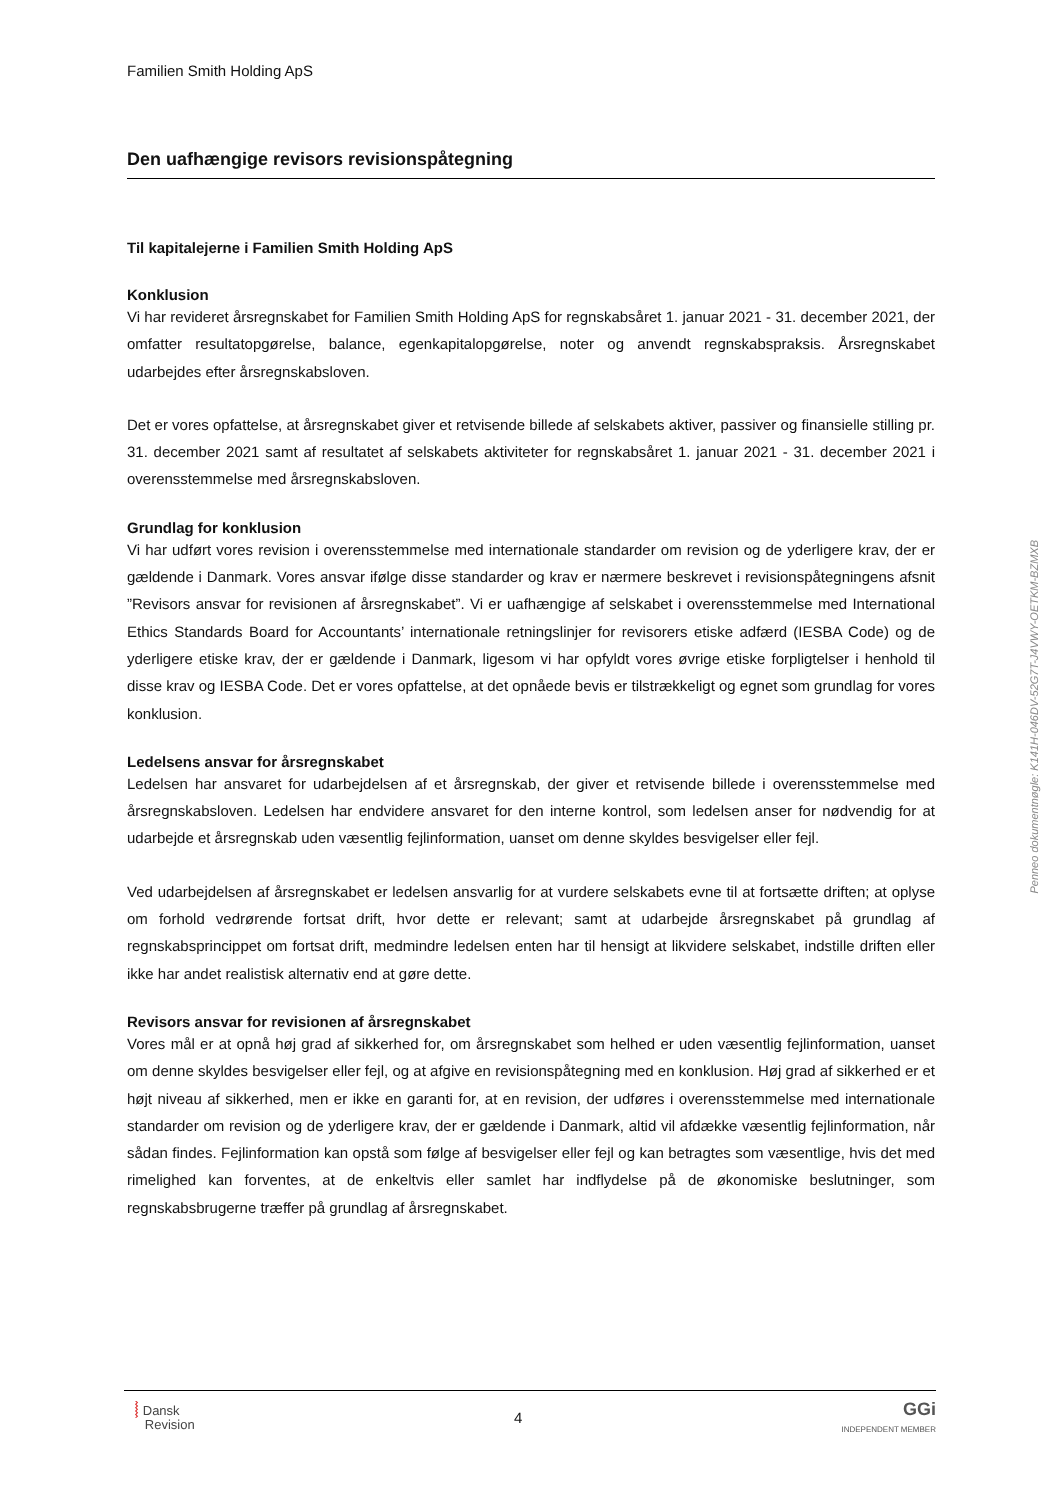Familien Smith Holding ApS
Den uafhængige revisors revisionspåtegning
Til kapitalejerne i Familien Smith Holding ApS
Konklusion
Vi har revideret årsregnskabet for Familien Smith Holding ApS for regnskabsåret 1. januar 2021 - 31. december 2021, der omfatter resultatopgørelse, balance, egenkapitalopgørelse, noter og anvendt regnskabspraksis. Årsregnskabet udarbejdes efter årsregnskabsloven.
Det er vores opfattelse, at årsregnskabet giver et retvisende billede af selskabets aktiver, passiver og finansielle stilling pr. 31. december 2021 samt af resultatet af selskabets aktiviteter for regnskabsåret 1. januar 2021 - 31. december 2021 i overensstemmelse med årsregnskabsloven.
Grundlag for konklusion
Vi har udført vores revision i overensstemmelse med internationale standarder om revision og de yderligere krav, der er gældende i Danmark. Vores ansvar ifølge disse standarder og krav er nærmere beskrevet i revisionspåtegningens afsnit ”Revisors ansvar for revisionen af årsregnskabet”. Vi er uafhængige af selskabet i overensstemmelse med International Ethics Standards Board for Accountants’ internationale retningslinjer for revisorers etiske adfærd (IESBA Code) og de yderligere etiske krav, der er gældende i Danmark, ligesom vi har opfyldt vores øvrige etiske forpligtelser i henhold til disse krav og IESBA Code. Det er vores opfattelse, at det opnåede bevis er tilstrækkeligt og egnet som grundlag for vores konklusion.
Ledelsens ansvar for årsregnskabet
Ledelsen har ansvaret for udarbejdelsen af et årsregnskab, der giver et retvisende billede i overensstemmelse med årsregnskabsloven. Ledelsen har endvidere ansvaret for den interne kontrol, som ledelsen anser for nødvendig for at udarbejde et årsregnskab uden væsentlig fejlinformation, uanset om denne skyldes besvigelser eller fejl.
Ved udarbejdelsen af årsregnskabet er ledelsen ansvarlig for at vurdere selskabets evne til at fortsætte driften; at oplyse om forhold vedrørende fortsat drift, hvor dette er relevant; samt at udarbejde årsregnskabet på grundlag af regnskabsprincippet om fortsat drift, medmindre ledelsen enten har til hensigt at likvidere selskabet, indstille driften eller ikke har andet realistisk alternativ end at gøre dette.
Revisors ansvar for revisionen af årsregnskabet
Vores mål er at opnå høj grad af sikkerhed for, om årsregnskabet som helhed er uden væsentlig fejlinformation, uanset om denne skyldes besvigelser eller fejl, og at afgive en revisionspåtegning med en konklusion. Høj grad af sikkerhed er et højt niveau af sikkerhed, men er ikke en garanti for, at en revision, der udføres i overensstemmelse med internationale standarder om revision og de yderligere krav, der er gældende i Danmark, altid vil afdække væsentlig fejlinformation, når sådan findes. Fejlinformation kan opstå som følge af besvigelser eller fejl og kan betragtes som væsentlige, hvis det med rimelighed kan forventes, at de enkeltvis eller samlet har indflydelse på de økonomiske beslutninger, som regnskabsbrugerne træffer på grundlag af årsregnskabet.
Penneo dokumentnøgle: K141H-046DV-52G7T-J4VWY-OETKM-BZMXB
⧘ Dansk
Revision
4
GGi
INDEPENDENT MEMBER